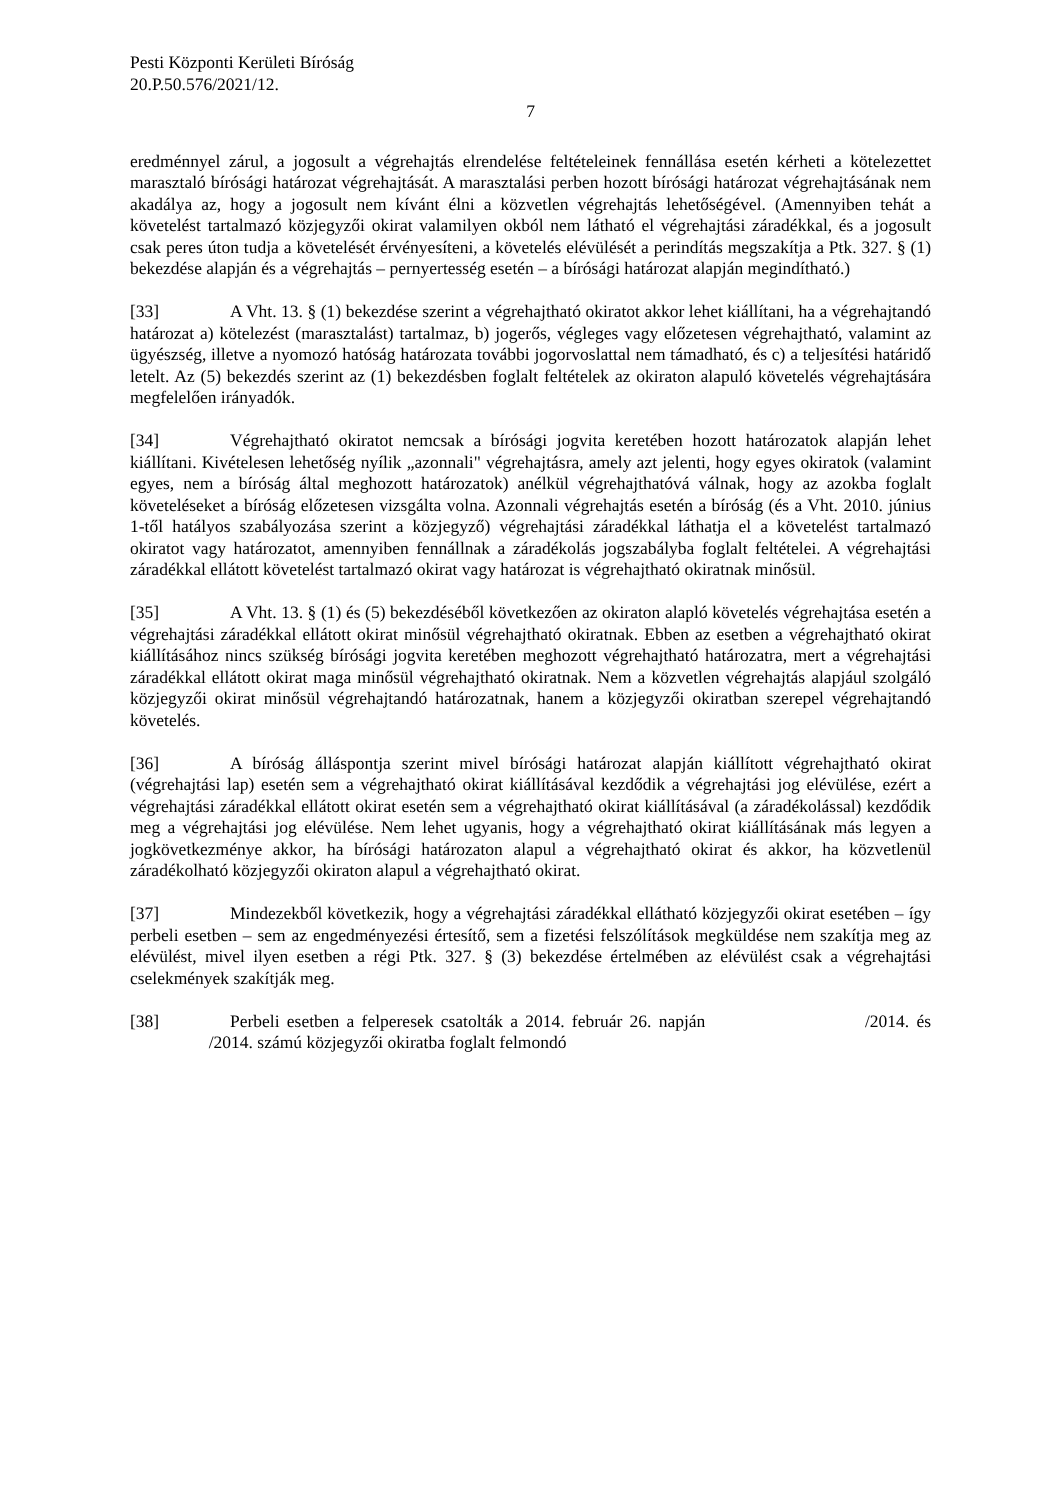Pesti Központi Kerületi Bíróság
20.P.50.576/2021/12.
7
eredménnyel zárul, a jogosult a végrehajtás elrendelése feltételeinek fennállása esetén kérheti a kötelezettet marasztaló bírósági határozat végrehajtását. A marasztalási perben hozott bírósági határozat végrehajtásának nem akadálya az, hogy a jogosult nem kívánt élni a közvetlen végrehajtás lehetőségével. (Amennyiben tehát a követelést tartalmazó közjegyzői okirat valamilyen okból nem látható el végrehajtási záradékkal, és a jogosult csak peres úton tudja a követelését érvényesíteni, a követelés elévülését a perindítás megszakítja a Ptk. 327. § (1) bekezdése alapján és a végrehajtás – pernyertesség esetén – a bírósági határozat alapján megindítható.)
[33] A Vht. 13. § (1) bekezdése szerint a végrehajtható okiratot akkor lehet kiállítani, ha a végrehajtandó határozat a) kötelezést (marasztalást) tartalmaz, b) jogerős, végleges vagy előzetesen végrehajtható, valamint az ügyészség, illetve a nyomozó hatóság határozata további jogorvoslattal nem támadható, és c) a teljesítési határidő letelt. Az (5) bekezdés szerint az (1) bekezdésben foglalt feltételek az okiraton alapuló követelés végrehajtására megfelelően irányadók.
[34] Végrehajtható okiratot nemcsak a bírósági jogvita keretében hozott határozatok alapján lehet kiállítani. Kivételesen lehetőség nyílik „azonnali" végrehajtásra, amely azt jelenti, hogy egyes okiratok (valamint egyes, nem a bíróság által meghozott határozatok) anélkül végrehajthatóvá válnak, hogy az azokba foglalt követeléseket a bíróság előzetesen vizsgálta volna. Azonnali végrehajtás esetén a bíróság (és a Vht. 2010. június 1-től hatályos szabályozása szerint a közjegyző) végrehajtási záradékkal láthatja el a követelést tartalmazó okiratot vagy határozatot, amennyiben fennállnak a záradékolás jogszabályba foglalt feltételei. A végrehajtási záradékkal ellátott követelést tartalmazó okirat vagy határozat is végrehajtható okiratnak minősül.
[35] A Vht. 13. § (1) és (5) bekezdéséből következően az okiraton alapló követelés végrehajtása esetén a végrehajtási záradékkal ellátott okirat minősül végrehajtható okiratnak. Ebben az esetben a végrehajtható okirat kiállításához nincs szükség bírósági jogvita keretében meghozott végrehajtható határozatra, mert a végrehajtási záradékkal ellátott okirat maga minősül végrehajtható okiratnak. Nem a közvetlen végrehajtás alapjául szolgáló közjegyzői okirat minősül végrehajtandó határozatnak, hanem a közjegyzői okiratban szerepel végrehajtandó követelés.
[36] A bíróság álláspontja szerint mivel bírósági határozat alapján kiállított végrehajtható okirat (végrehajtási lap) esetén sem a végrehajtható okirat kiállításával kezdődik a végrehajtási jog elévülése, ezért a végrehajtási záradékkal ellátott okirat esetén sem a végrehajtható okirat kiállításával (a záradékolással) kezdődik meg a végrehajtási jog elévülése. Nem lehet ugyanis, hogy a végrehajtható okirat kiállításának más legyen a jogkövetkezménye akkor, ha bírósági határozaton alapul a végrehajtható okirat és akkor, ha közvetlenül záradékolható közjegyzői okiraton alapul a végrehajtható okirat.
[37] Mindezekből következik, hogy a végrehajtási záradékkal ellátható közjegyzői okirat esetében – így perbeli esetben – sem az engedményezési értesítő, sem a fizetési felszólítások megküldése nem szakítja meg az elévülést, mivel ilyen esetben a régi Ptk. 327. § (3) bekezdése értelmében az elévülést csak a végrehajtási cselekmények szakítják meg.
[38] Perbeli esetben a felperesek csatolták a 2014. február 26. napján /2014. és /2014. számú közjegyzői okiratba foglalt felmondó